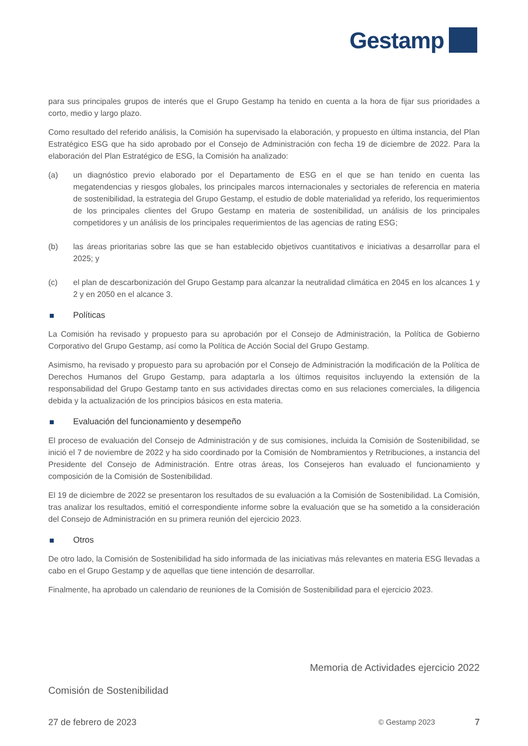Gestamp
para sus principales grupos de interés que el Grupo Gestamp ha tenido en cuenta a la hora de fijar sus prioridades a corto, medio y largo plazo.
Como resultado del referido análisis, la Comisión ha supervisado la elaboración, y propuesto en última instancia, del Plan Estratégico ESG que ha sido aprobado por el Consejo de Administración con fecha 19 de diciembre de 2022. Para la elaboración del Plan Estratégico de ESG, la Comisión ha analizado:
(a) un diagnóstico previo elaborado por el Departamento de ESG en el que se han tenido en cuenta las megatendencias y riesgos globales, los principales marcos internacionales y sectoriales de referencia en materia de sostenibilidad, la estrategia del Grupo Gestamp, el estudio de doble materialidad ya referido, los requerimientos de los principales clientes del Grupo Gestamp en materia de sostenibilidad, un análisis de los principales competidores y un análisis de los principales requerimientos de las agencias de rating ESG;
(b) las áreas prioritarias sobre las que se han establecido objetivos cuantitativos e iniciativas a desarrollar para el 2025; y
(c) el plan de descarbonización del Grupo Gestamp para alcanzar la neutralidad climática en 2045 en los alcances 1 y 2 y en 2050 en el alcance 3.
Políticas
La Comisión ha revisado y propuesto para su aprobación por el Consejo de Administración, la Política de Gobierno Corporativo del Grupo Gestamp, así como la Política de Acción Social del Grupo Gestamp.
Asimismo, ha revisado y propuesto para su aprobación por el Consejo de Administración la modificación de la Política de Derechos Humanos del Grupo Gestamp, para adaptarla a los últimos requisitos incluyendo la extensión de la responsabilidad del Grupo Gestamp tanto en sus actividades directas como en sus relaciones comerciales, la diligencia debida y la actualización de los principios básicos en esta materia.
Evaluación del funcionamiento y desempeño
El proceso de evaluación del Consejo de Administración y de sus comisiones, incluida la Comisión de Sostenibilidad, se inició el 7 de noviembre de 2022 y ha sido coordinado por la Comisión de Nombramientos y Retribuciones, a instancia del Presidente del Consejo de Administración. Entre otras áreas, los Consejeros han evaluado el funcionamiento y composición de la Comisión de Sostenibilidad.
El 19 de diciembre de 2022 se presentaron los resultados de su evaluación a la Comisión de Sostenibilidad. La Comisión, tras analizar los resultados, emitió el correspondiente informe sobre la evaluación que se ha sometido a la consideración del Consejo de Administración en su primera reunión del ejercicio 2023.
Otros
De otro lado, la Comisión de Sostenibilidad ha sido informada de las iniciativas más relevantes en materia ESG llevadas a cabo en el Grupo Gestamp y de aquellas que tiene intención de desarrollar.
Finalmente, ha aprobado un calendario de reuniones de la Comisión de Sostenibilidad para el ejercicio 2023.
Memoria de Actividades ejercicio 2022
Comisión de Sostenibilidad
27 de febrero de 2023 © Gestamp 2023 7